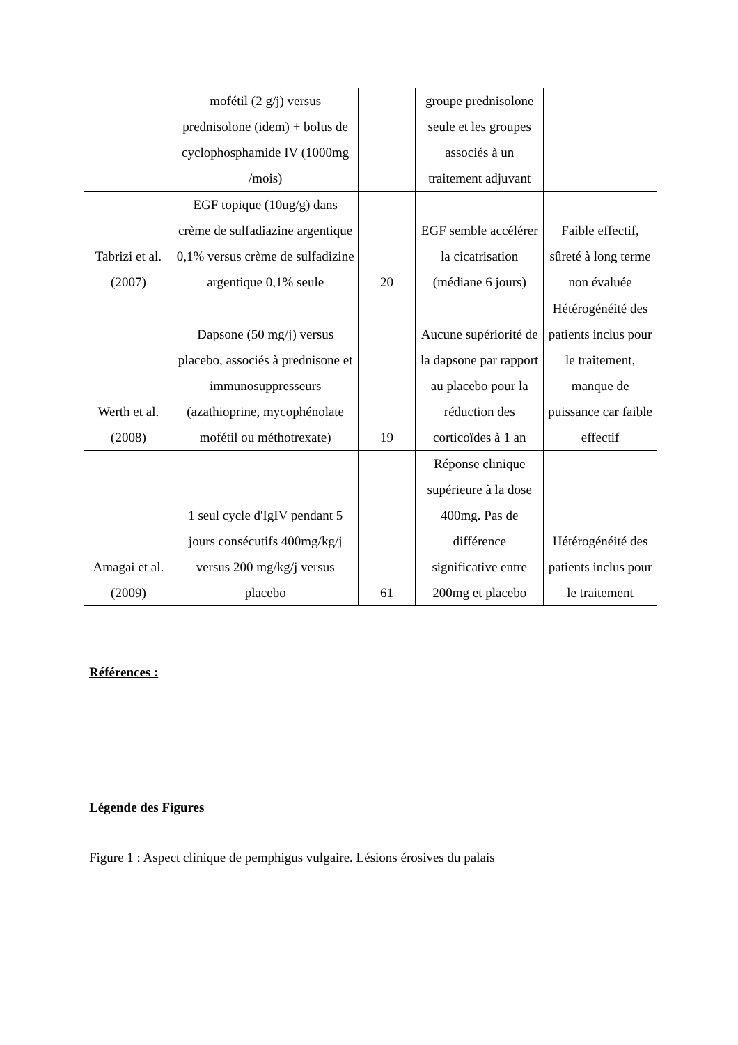| | mofétil (2 g/j) versus prednisolone (idem) + bolus de cyclophosphamide IV (1000mg /mois) | | groupe prednisolone seule et les groupes associés à un traitement adjuvant | |
| Tabrizi et al. (2007) | EGF topique (10ug/g) dans crème de sulfadiazine argentique 0,1% versus crème de sulfadizine argentique 0,1% seule | 20 | EGF semble accélérer la cicatrisation (médiane 6 jours) | Faible effectif, sûreté à long terme non évaluée |
| Werth et al. (2008) | Dapsone (50 mg/j) versus placebo, associés à prednisone et immunosuppresseurs (azathioprine, mycophénolate mofétil ou méthotrexate) | 19 | Aucune supériorité de la dapsone par rapport au placebo pour la réduction des corticoïdes à 1 an | Hétérogénéité des patients inclus pour le traitement, manque de puissance car faible effectif |
| Amagai et al. (2009) | 1 seul cycle d'IgIV pendant 5 jours consécutifs 400mg/kg/j versus 200 mg/kg/j versus placebo | 61 | Réponse clinique supérieure à la dose 400mg. Pas de différence significative entre 200mg et placebo | Hétérogénéité des patients inclus pour le traitement |
Références :
Légende des Figures
Figure 1 : Aspect clinique de pemphigus vulgaire. Lésions érosives du palais